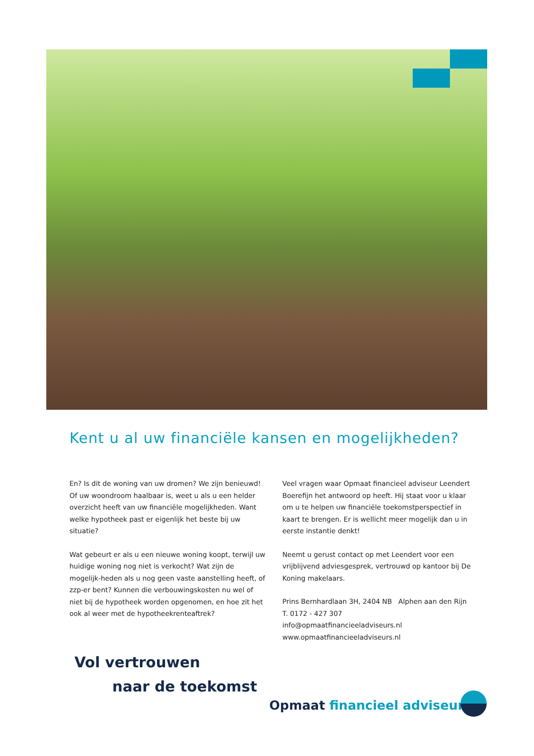Kent u al uw financiële kansen en mogelijkheden?
En? Is dit de woning van uw dromen? We zijn benieuwd! Of uw woondroom haalbaar is, weet u als u een helder overzicht heeft van uw financiële mogelijkheden. Want welke hypotheek past er eigenlijk het beste bij uw situatie?
Wat gebeurt er als u een nieuwe woning koopt, terwijl uw huidige woning nog niet is verkocht? Wat zijn de mogelijk-heden als u nog geen vaste aanstelling heeft, of zzp-er bent? Kunnen die verbouwingskosten nu wel of niet bij de hypotheek worden opgenomen, en hoe zit het ook al weer met de hypotheekrenteaftrek?
Vol vertrouwen
naar de toekomst
Veel vragen waar Opmaat financieel adviseur Leendert Boerefijn het antwoord op heeft. Hij staat voor u klaar om u te helpen uw financiële toekomstperspectief in kaart te brengen. Er is wellicht meer mogelijk dan u in eerste instantie denkt!
Neemt u gerust contact op met Leendert voor een vrijblijvend adviesgesprek, vertrouwd op kantoor bij De Koning makelaars.
Prins Bernhardlaan 3H, 2404 NB Alphen aan den Rijn
T. 0172 - 427 307
info@opmaatfinancieeladviseurs.nl
www.opmaatfinancieeladviseurs.nl
Opmaat financieel adviseurs